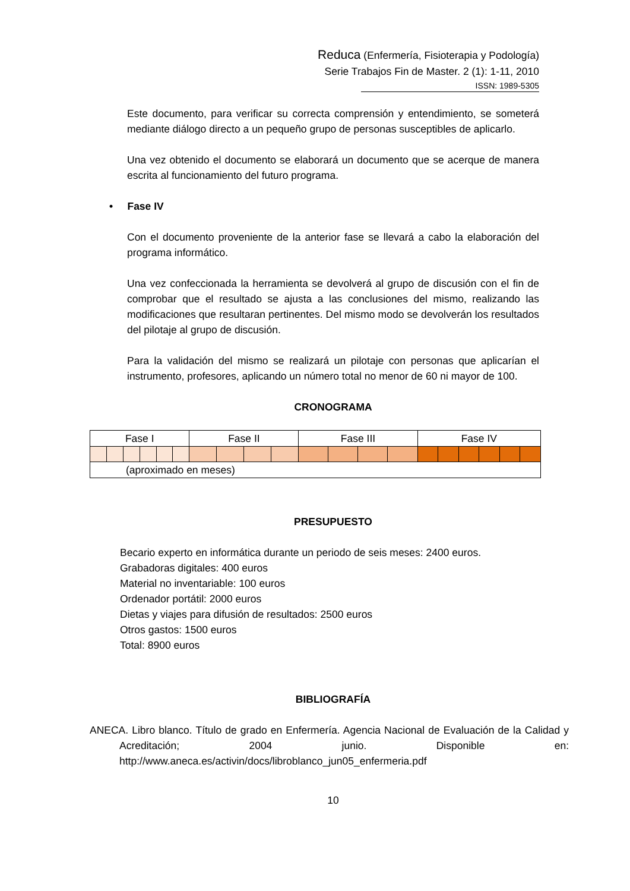Reduca (Enfermería, Fisioterapia y Podología)
Serie Trabajos Fin de Master. 2 (1): 1-11, 2010
ISSN: 1989-5305
Este documento, para verificar su correcta comprensión y entendimiento, se someterá mediante diálogo directo a un pequeño grupo de personas susceptibles de aplicarlo.
Una vez obtenido el documento se elaborará un documento que se acerque de manera escrita al funcionamiento del futuro programa.
• Fase IV
Con el documento proveniente de la anterior fase se llevará a cabo la elaboración del programa informático.
Una vez confeccionada la herramienta se devolverá al grupo de discusión con el fin de comprobar que el resultado se ajusta a las conclusiones del mismo, realizando las modificaciones que resultaran pertinentes. Del mismo modo se devolverán los resultados del pilotaje al grupo de discusión.
Para la validación del mismo se realizará un pilotaje con personas que aplicarían el instrumento, profesores, aplicando un número total no menor de 60 ni mayor de 100.
CRONOGRAMA
| Fase I | | | | | | Fase II | | | | Fase III | | | | Fase IV | | | | | |
| (aproximado en meses) | | | | | | | | | | | | | | | | | | | |
PRESUPUESTO
Becario experto en informática durante un periodo de seis meses: 2400 euros.
Grabadoras digitales: 400 euros
Material no inventariable: 100 euros
Ordenador portátil: 2000 euros
Dietas y viajes para difusión de resultados: 2500 euros
Otros gastos: 1500 euros
Total: 8900 euros
BIBLIOGRAFÍA
ANECA. Libro blanco. Título de grado en Enfermería. Agencia Nacional de Evaluación de la Calidad y Acreditación; 2004 junio. Disponible en: http://www.aneca.es/activin/docs/libroblanco_jun05_enfermeria.pdf
10